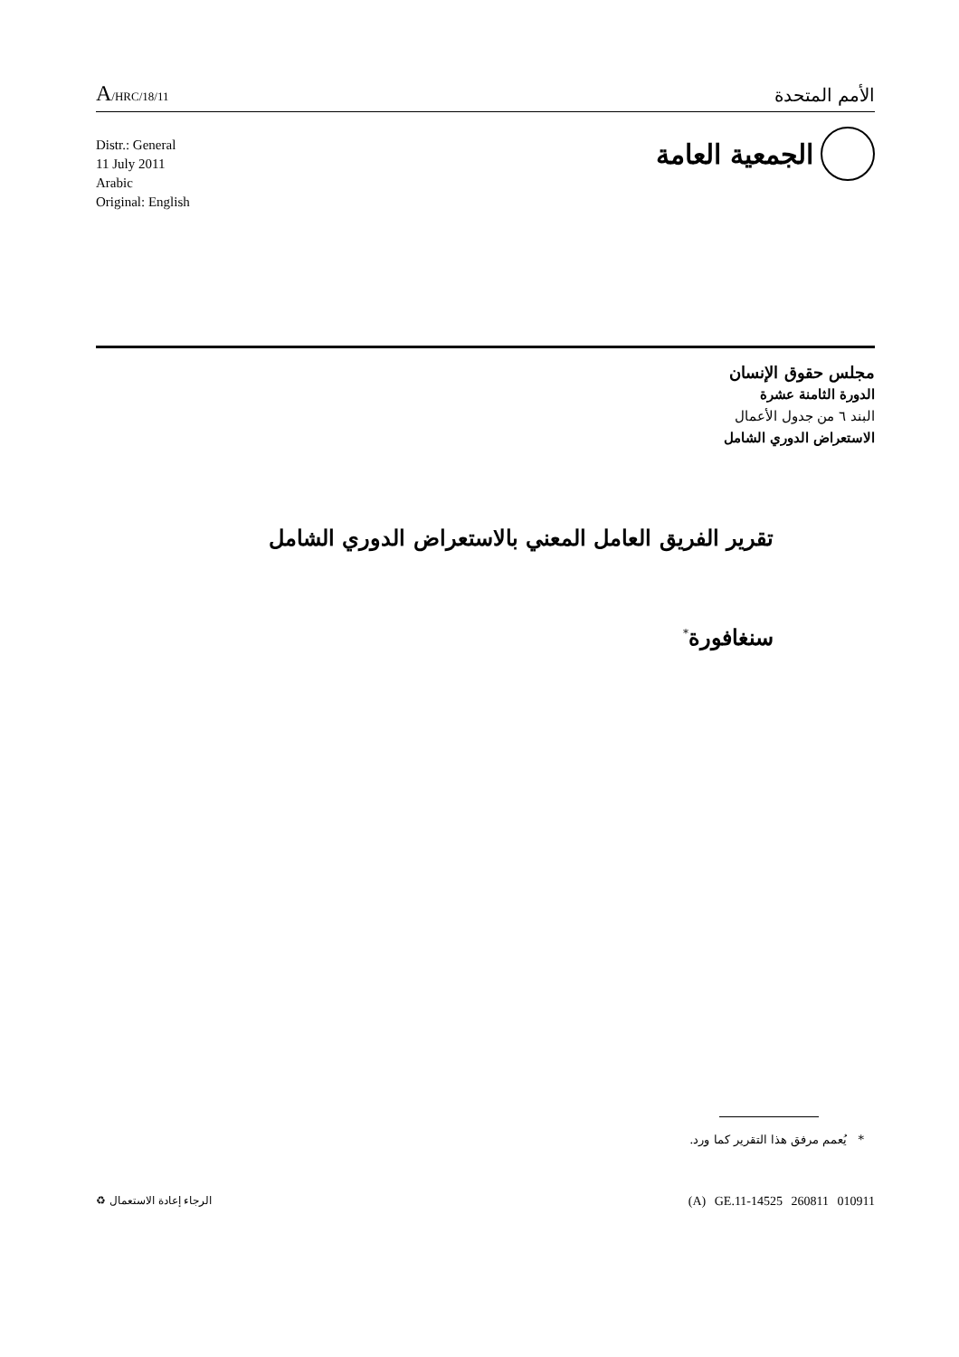A/HRC/18/11
الأمم المتحدة
الجمعية العامة
Distr.: General
11 July 2011
Arabic
Original: English
مجلس حقوق الإنسان
الدورة الثامنة عشرة
البند ٦ من جدول الأعمال
الاستعراض الدوري الشامل
تقرير الفريق العامل المعني بالاستعراض الدوري الشامل
سنغافورة<sup>*</sup>
* يُعمم مرفق هذا التقرير كما ورد.
(A) GE.11-14525 260811 010911 الرجاء إعادة الاستعمال ♻